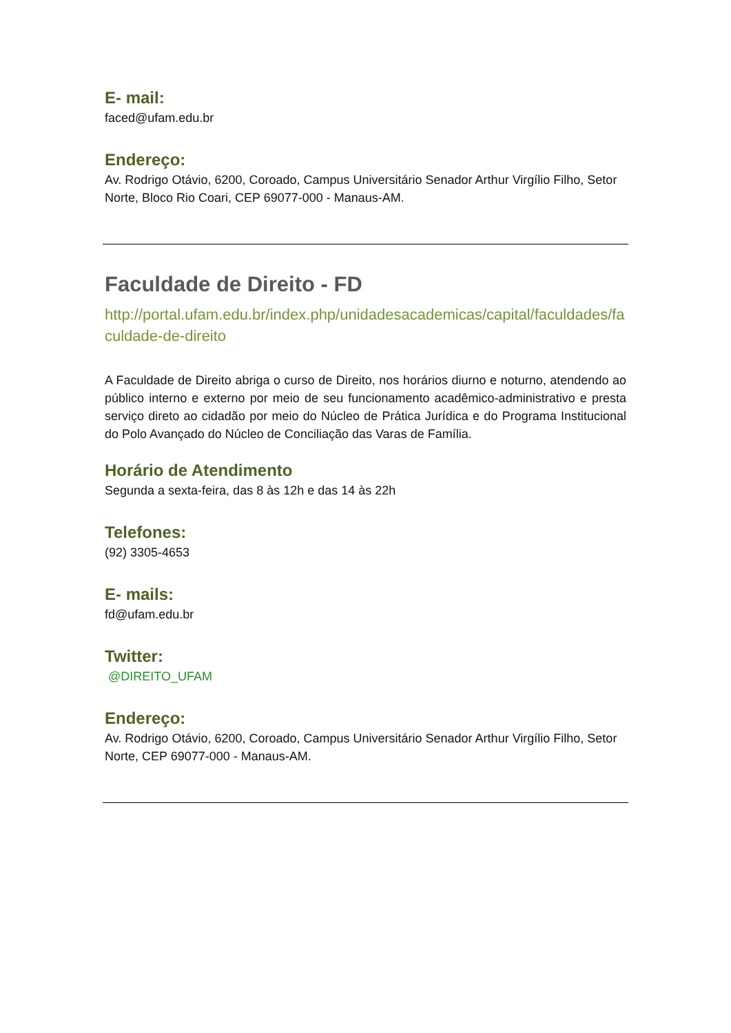E- mail:
faced@ufam.edu.br
Endereço:
Av. Rodrigo Otávio, 6200, Coroado, Campus Universitário Senador Arthur Virgílio Filho, Setor Norte, Bloco Rio Coari, CEP 69077-000 - Manaus-AM.
Faculdade de Direito - FD
http://portal.ufam.edu.br/index.php/unidadesacademicas/capital/faculdades/faculdade-de-direito
A Faculdade de Direito abriga o curso de Direito, nos horários diurno e noturno, atendendo ao público interno e externo por meio de seu funcionamento acadêmico-administrativo e presta serviço direto ao cidadão por meio do Núcleo de Prática Jurídica e do Programa Institucional do Polo Avançado do Núcleo de Conciliação das Varas de Família.
Horário de Atendimento
Segunda a sexta-feira, das 8 às 12h e das 14 às 22h
Telefones:
(92) 3305-4653
E- mails:
fd@ufam.edu.br
Twitter:
@DIREITO_UFAM
Endereço:
Av. Rodrigo Otávio, 6200, Coroado, Campus Universitário Senador Arthur Virgílio Filho, Setor Norte, CEP 69077-000 - Manaus-AM.